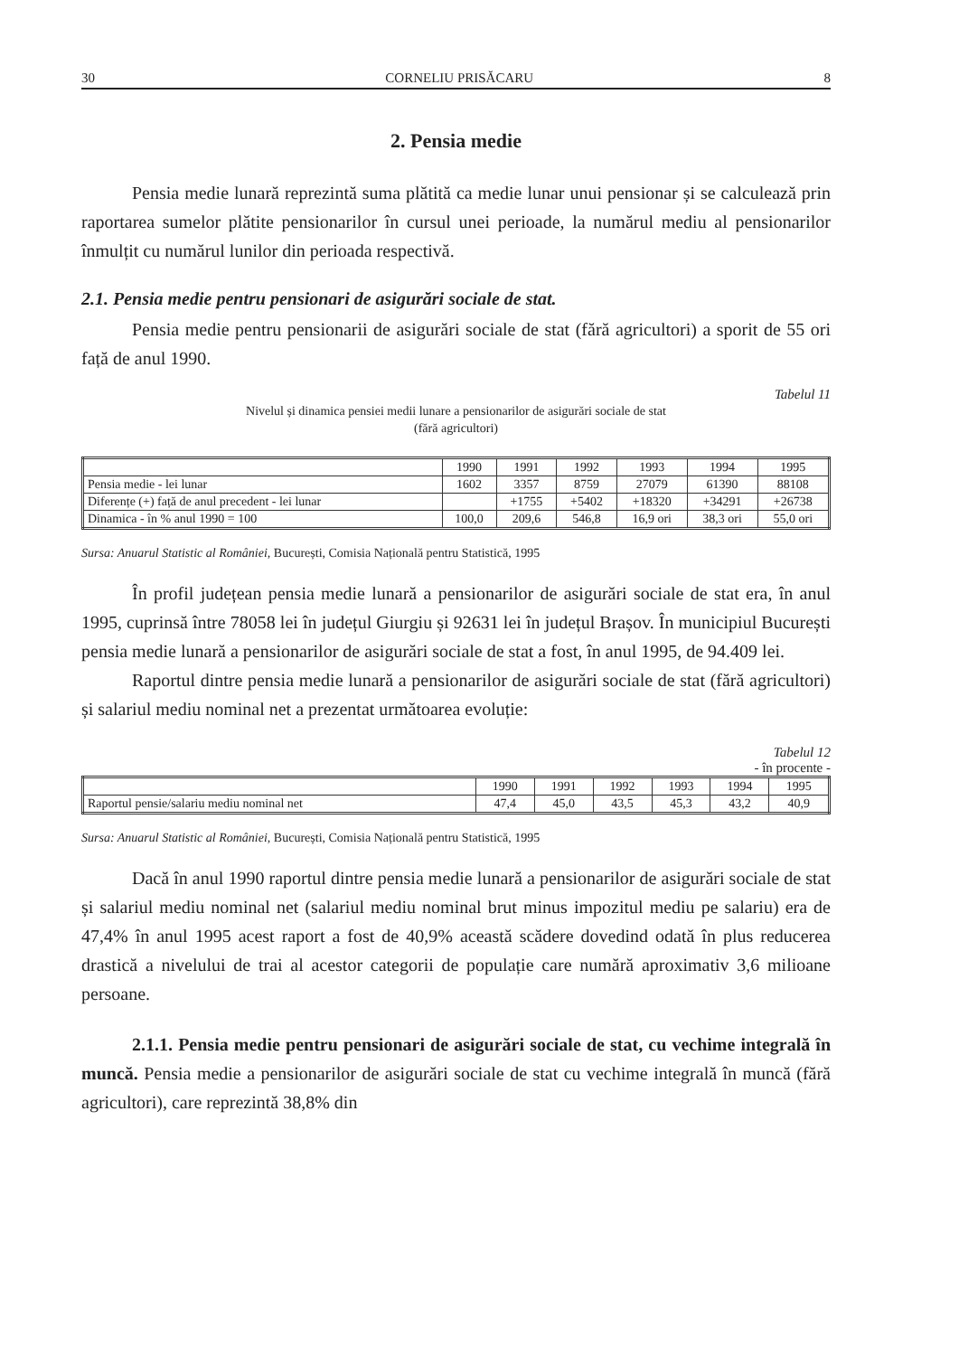30 CORNELIU PRISĂCARU 8
2. Pensia medie
Pensia medie lunară reprezintă suma plătită ca medie lunar unui pensionar și se calculează prin raportarea sumelor plătite pensionarilor în cursul unei perioade, la numărul mediu al pensionarilor înmulțit cu numărul lunilor din perioada respectivă.
2.1. Pensia medie pentru pensionari de asigurări sociale de stat.
Pensia medie pentru pensionarii de asigurări sociale de stat (fără agricultori) a sporit de 55 ori față de anul 1990.
Tabelul 11
Nivelul și dinamica pensiei medii lunare a pensionarilor de asigurări sociale de stat
(fără agricultori)
| | 1990 | 1991 | 1992 | 1993 | 1994 | 1995 |
| --- | --- | --- | --- | --- | --- | --- |
| Pensia medie - lei lunar | 1602 | 3357 | 8759 | 27079 | 61390 | 88108 |
| Diferențe (+) față de anul precedent - lei lunar | | +1755 | +5402 | +18320 | +34291 | +26738 |
| Dinamica - în % anul 1990 = 100 | 100,0 | 209,6 | 546,8 | 16,9 ori | 38,3 ori | 55,0 ori |
Sursa: Anuarul Statistic al României, București, Comisia Națională pentru Statistică, 1995
În profil județean pensia medie lunară a pensionarilor de asigurări sociale de stat era, în anul 1995, cuprinsă între 78058 lei în județul Giurgiu și 92631 lei în județul Brașov. În municipiul București pensia medie lunară a pensionarilor de asigurări sociale de stat a fost, în anul 1995, de 94.409 lei.
Raportul dintre pensia medie lunară a pensionarilor de asigurări sociale de stat (fără agricultori) și salariul mediu nominal net a prezentat următoarea evoluție:
Tabelul 12
- în procente -
| | 1990 | 1991 | 1992 | 1993 | 1994 | 1995 |
| --- | --- | --- | --- | --- | --- | --- |
| Raportul pensie/salariu mediu nominal net | 47,4 | 45,0 | 43,5 | 45,3 | 43,2 | 40,9 |
Sursa: Anuarul Statistic al României, București, Comisia Națională pentru Statistică, 1995
Dacă în anul 1990 raportul dintre pensia medie lunară a pensionarilor de asigurări sociale de stat și salariul mediu nominal net (salariul mediu nominal brut minus impozitul mediu pe salariu) era de 47,4% în anul 1995 acest raport a fost de 40,9% această scădere dovedind odată în plus reducerea drastică a nivelului de trai al acestor categorii de populație care numără aproximativ 3,6 milioane persoane.
2.1.1. Pensia medie pentru pensionari de asigurări sociale de stat, cu vechime integrală în muncă. Pensia medie a pensionarilor de asigurări sociale de stat cu vechime integrală în muncă (fără agricultori), care reprezintă 38,8% din